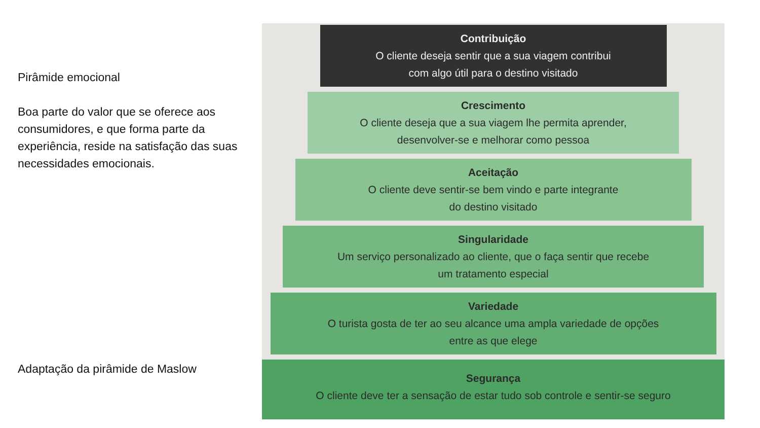Pirâmide emocional
Boa parte do valor que se oferece aos consumidores, e que forma parte da experiência, reside na satisfação das suas necessidades emocionais.
Adaptação da pirâmide de Maslow
Contribuição
O cliente deseja sentir que a sua viagem contribui
com algo útil para o destino visitado
Crescimento
O cliente deseja que a sua viagem lhe permita aprender,
desenvolver-se e melhorar como pessoa
Aceitação
O cliente deve sentir-se bem vindo e parte integrante
do destino visitado
Singularidade
Um serviço personalizado ao cliente, que o faça sentir que recebe
um tratamento especial
Variedade
O turista gosta de ter ao seu alcance uma ampla variedade de opções
entre as que elege
Segurança
O cliente deve ter a sensação de estar tudo sob controle e sentir-se seguro